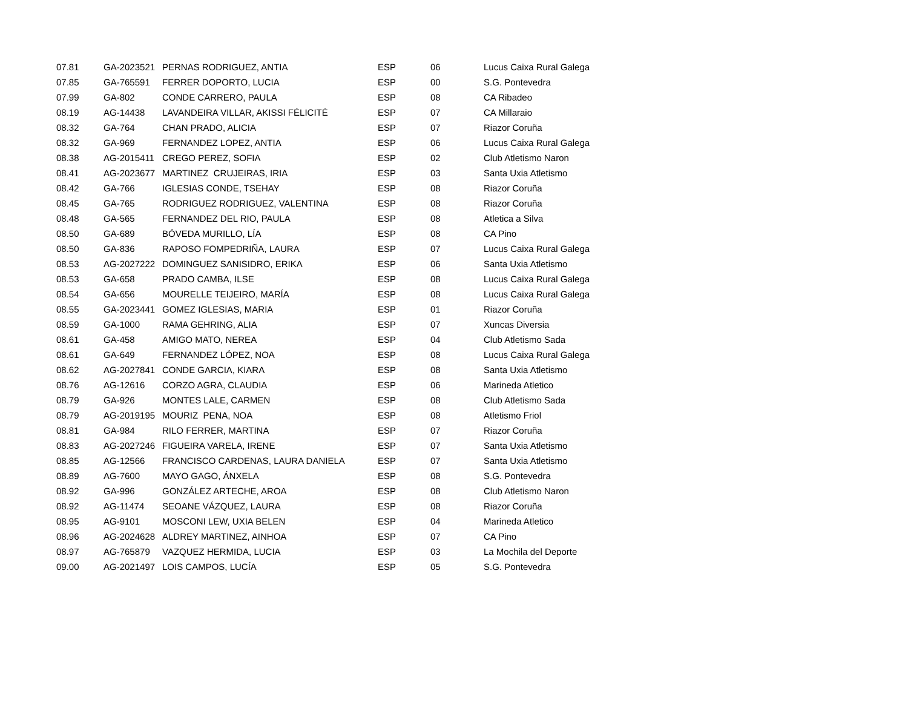| 07.81 | GA-2023521 | PERNAS RODRIGUEZ, ANTIA | ESP | 06 | Lucus Caixa Rural Galega |
| 07.85 | GA-765591 | FERRER DOPORTO, LUCIA | ESP | 00 | S.G. Pontevedra |
| 07.99 | GA-802 | CONDE CARRERO, PAULA | ESP | 08 | CA Ribadeo |
| 08.19 | AG-14438 | LAVANDEIRA VILLAR, AKISSI FÉLICITÉ | ESP | 07 | CA Millaraio |
| 08.32 | GA-764 | CHAN PRADO, ALICIA | ESP | 07 | Riazor Coruña |
| 08.32 | GA-969 | FERNANDEZ LOPEZ, ANTIA | ESP | 06 | Lucus Caixa Rural Galega |
| 08.38 | AG-2015411 | CREGO PEREZ, SOFIA | ESP | 02 | Club Atletismo Naron |
| 08.41 | AG-2023677 | MARTINEZ CRUJEIRAS, IRIA | ESP | 03 | Santa Uxia Atletismo |
| 08.42 | GA-766 | IGLESIAS CONDE, TSEHAY | ESP | 08 | Riazor Coruña |
| 08.45 | GA-765 | RODRIGUEZ RODRIGUEZ, VALENTINA | ESP | 08 | Riazor Coruña |
| 08.48 | GA-565 | FERNANDEZ DEL RIO, PAULA | ESP | 08 | Atletica a Silva |
| 08.50 | GA-689 | BÓVEDA MURILLO, LÍA | ESP | 08 | CA Pino |
| 08.50 | GA-836 | RAPOSO FOMPEDRIÑA, LAURA | ESP | 07 | Lucus Caixa Rural Galega |
| 08.53 | AG-2027222 | DOMINGUEZ SANISIDRO, ERIKA | ESP | 06 | Santa Uxia Atletismo |
| 08.53 | GA-658 | PRADO CAMBA, ILSE | ESP | 08 | Lucus Caixa Rural Galega |
| 08.54 | GA-656 | MOURELLE TEIJEIRO, MARÍA | ESP | 08 | Lucus Caixa Rural Galega |
| 08.55 | GA-2023441 | GOMEZ IGLESIAS, MARIA | ESP | 01 | Riazor Coruña |
| 08.59 | GA-1000 | RAMA GEHRING, ALIA | ESP | 07 | Xuncas Diversia |
| 08.61 | GA-458 | AMIGO MATO, NEREA | ESP | 04 | Club Atletismo Sada |
| 08.61 | GA-649 | FERNANDEZ LÓPEZ, NOA | ESP | 08 | Lucus Caixa Rural Galega |
| 08.62 | AG-2027841 | CONDE GARCIA, KIARA | ESP | 08 | Santa Uxia Atletismo |
| 08.76 | AG-12616 | CORZO AGRA, CLAUDIA | ESP | 06 | Marineda Atletico |
| 08.79 | GA-926 | MONTES LALE, CARMEN | ESP | 08 | Club Atletismo Sada |
| 08.79 | AG-2019195 | MOURIZ PENA, NOA | ESP | 08 | Atletismo Friol |
| 08.81 | GA-984 | RILO FERRER, MARTINA | ESP | 07 | Riazor Coruña |
| 08.83 | AG-2027246 | FIGUEIRA VARELA, IRENE | ESP | 07 | Santa Uxia Atletismo |
| 08.85 | AG-12566 | FRANCISCO CARDENAS, LAURA DANIELA | ESP | 07 | Santa Uxia Atletismo |
| 08.89 | AG-7600 | MAYO GAGO, ÁNXELA | ESP | 08 | S.G. Pontevedra |
| 08.92 | GA-996 | GONZÁLEZ ARTECHE, AROA | ESP | 08 | Club Atletismo Naron |
| 08.92 | AG-11474 | SEOANE VÁZQUEZ, LAURA | ESP | 08 | Riazor Coruña |
| 08.95 | AG-9101 | MOSCONI LEW, UXIA BELEN | ESP | 04 | Marineda Atletico |
| 08.96 | AG-2024628 | ALDREY MARTINEZ, AINHOA | ESP | 07 | CA Pino |
| 08.97 | AG-765879 | VAZQUEZ HERMIDA, LUCIA | ESP | 03 | La Mochila del Deporte |
| 09.00 | AG-2021497 | LOIS CAMPOS, LUCÍA | ESP | 05 | S.G. Pontevedra |